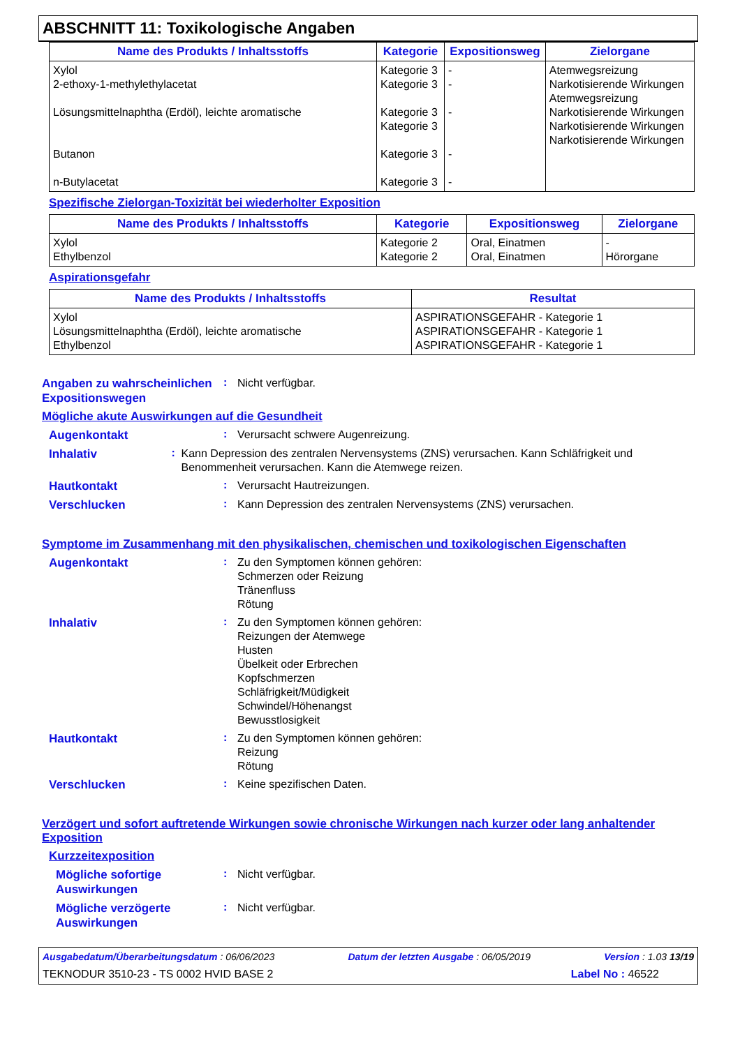ABSCHNITT 11: Toxikologische Angaben
| Name des Produkts / Inhaltsstoffs | Kategorie | Expositionsweg | Zielorgane |
| --- | --- | --- | --- |
| Xylol 2-ethoxy-1-methylethylacetat Lösungsmittelnaphtha (Erdöl), leichte aromatische Butanon n-Butylacetat | Kategorie 3 Kategorie 3 Kategorie 3 Kategorie 3 Kategorie 3 Kategorie 3 | - - - - - | Atemwegsreizung Narkotisierende Wirkungen Atemwegsreizung Narkotisierende Wirkungen Narkotisierende Wirkungen Narkotisierende Wirkungen |
Spezifische Zielorgan-Toxizität bei wiederholter Exposition
| Name des Produkts / Inhaltsstoffs | Kategorie | Expositionsweg | Zielorgane |
| --- | --- | --- | --- |
| Xylol Ethylbenzol | Kategorie 2 Kategorie 2 | Oral, Einatmen Oral, Einatmen | - Hörorgane |
Aspirationsgefahr
| Name des Produkts / Inhaltsstoffs | Resultat |
| --- | --- |
| Xylol Lösungsmittelnaphtha (Erdöl), leichte aromatische Ethylbenzol | ASPIRATIONSGEFAHR - Kategorie 1 ASPIRATIONSGEFAHR - Kategorie 1 ASPIRATIONSGEFAHR - Kategorie 1 |
Angaben zu wahrscheinlichen Expositionswegen
:
Nicht verfügbar.
Mögliche akute Auswirkungen auf die Gesundheit
Augenkontakt
:
Verursacht schwere Augenreizung.
Inhalativ
:
Kann Depression des zentralen Nervensystems (ZNS) verursachen. Kann Schläfrigkeit und Benommenheit verursachen. Kann die Atemwege reizen.
Hautkontakt
:
Verursacht Hautreizungen.
Verschlucken
:
Kann Depression des zentralen Nervensystems (ZNS) verursachen.
Symptome im Zusammenhang mit den physikalischen, chemischen und toxikologischen Eigenschaften
Augenkontakt
:
Zu den Symptomen können gehören:
Schmerzen oder Reizung
Tränenfluss
Rötung
Inhalativ
:
Zu den Symptomen können gehören:
Reizungen der Atemwege
Husten
Übelkeit oder Erbrechen
Kopfschmerzen
Schläfrigkeit/Müdigkeit
Schwindel/Höhenangst
Bewusstlosigkeit
Hautkontakt
:
Zu den Symptomen können gehören:
Reizung
Rötung
Verschlucken
:
Keine spezifischen Daten.
Verzögert und sofort auftretende Wirkungen sowie chronische Wirkungen nach kurzer oder lang anhaltender Exposition
Kurzzeitexposition
Mögliche sofortige Auswirkungen
:
Nicht verfügbar.
Mögliche verzögerte Auswirkungen
:
Nicht verfügbar.
Ausgabedatum/Überarbeitungsdatum : 06/06/2023 Datum der letzten Ausgabe : 06/05/2019 Version : 1.03 13/19
TEKNODUR 3510-23 - TS 0002 HVID BASE 2 Label No : 46522